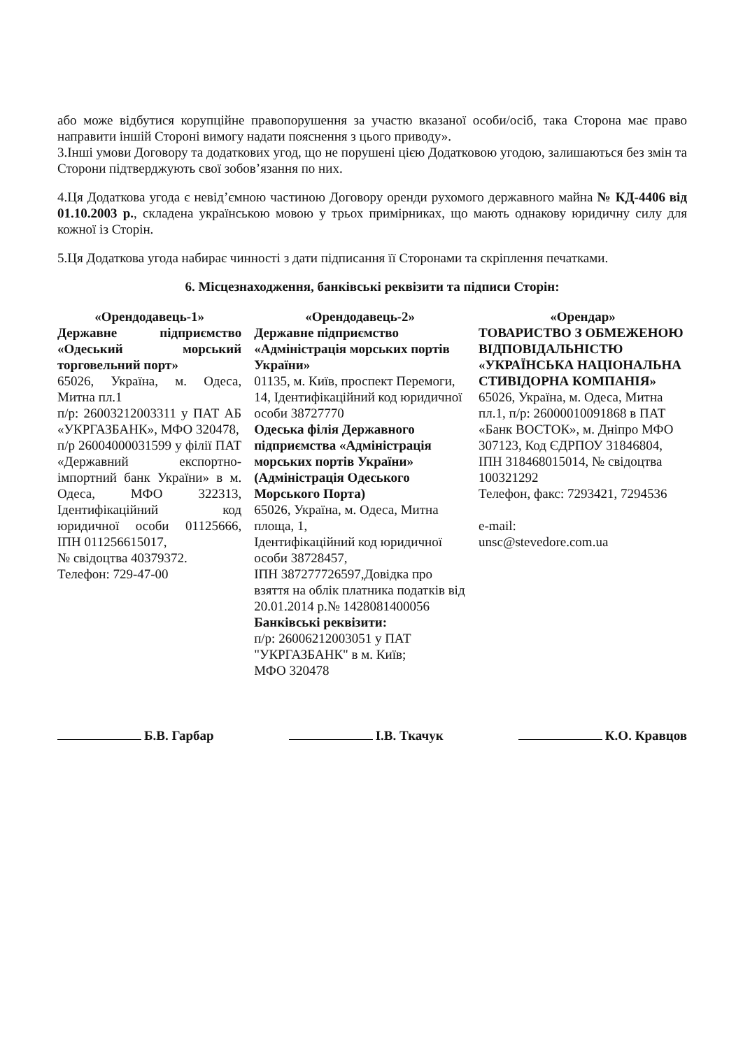або може відбутися корупційне правопорушення за участю вказаної особи/осіб, така Сторона має право направити іншій Стороні вимогу надати пояснення з цього приводу».
3.Інші умови Договору та додаткових угод, що не порушені цією Додатковою угодою, залишаються без змін та Сторони підтверджують свої зобов’язання по них.
4.Ця Додаткова угода є невід’ємною частиною Договору оренди рухомого державного майна № КД-4406 від 01.10.2003 р., складена українською мовою у трьох примірниках, що мають однакову юридичну силу для кожної із Сторін.
5.Ця Додаткова угода набирає чинності з дати підписання її Сторонами та скріплення печатками.
6. Місцезнаходження, банківські реквізити та підписи Сторін:
«Орендодавець-1»
Державне підприємство «Одеський морський торговельний порт»
65026, Україна, м. Одеса, Митна пл.1
п/р: 26003212003311 у ПАТ АБ «УКРГАЗБАНК», МФО 320478,
п/р 26004000031599 у філії ПАТ «Державний експортно-імпортний банк України» в м. Одеса, МФО 322313, Ідентифікаційний код юридичної особи 01125666, ІПН 011256615017,
№ свідоцтва 40379372.
Телефон: 729-47-00
«Орендодавець-2»
Державне підприємство «Адміністрація морських портів України»
01135, м. Київ, проспект Перемоги, 14, Ідентифікаційний код юридичної особи 38727770
Одеська філія Державного підприємства «Адміністрація морських портів України» (Адміністрація Одеського Морського Порта)
65026, Україна, м. Одеса, Митна площа, 1,
Ідентифікаційний код юридичної особи 38728457,
ІПН 387277726597,Довідка про взяття на облік платника податків від 20.01.2014 р.№ 1428081400056
Банківські реквізити:
п/р: 26006212003051 у ПАТ "УКРГАЗБАНК" в м. Київ;
МФО 320478
«Орендар»
ТОВАРИСТВО З ОБМЕЖЕНОЮ ВІДПОВІДАЛЬНІСТЮ «УКРАЇНСЬКА НАЦІОНАЛЬНА СТИВІДОРНА КОМПАНІЯ»
65026, Україна, м. Одеса, Митна пл.1, п/р: 26000010091868 в ПАТ «Банк ВОСТОК», м. Дніпро МФО 307123, Код ЄДРПОУ 31846804, ІПН 318468015014, № свідоцтва 100321292
Телефон, факс: 7293421, 7294536
e-mail:
unsc@stevedore.com.ua
Б.В. Гарбар І.В. Ткачук К.О. Кравцов